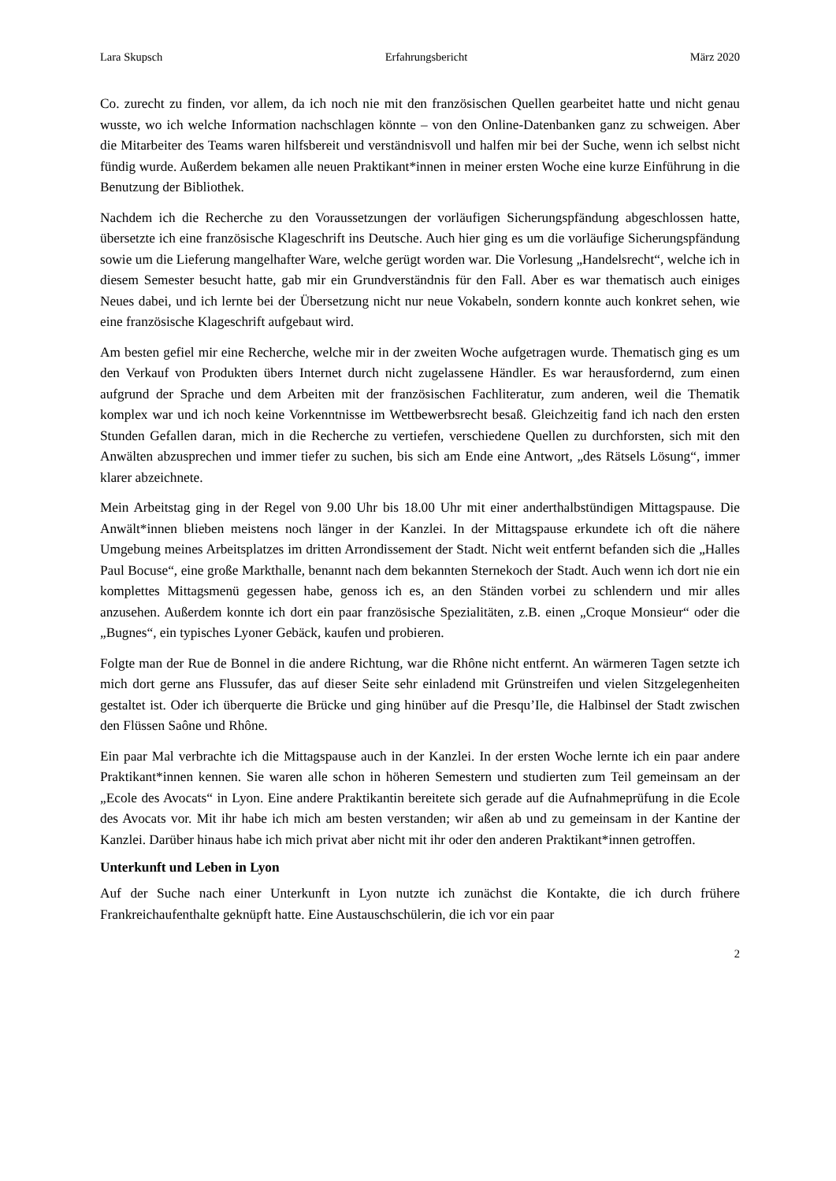Lara Skupsch Erfahrungsbericht März 2020
Co. zurecht zu finden, vor allem, da ich noch nie mit den französischen Quellen gearbeitet hatte und nicht genau wusste, wo ich welche Information nachschlagen könnte – von den Online-Datenbanken ganz zu schweigen. Aber die Mitarbeiter des Teams waren hilfsbereit und verständnisvoll und halfen mir bei der Suche, wenn ich selbst nicht fündig wurde. Außerdem bekamen alle neuen Praktikant*innen in meiner ersten Woche eine kurze Einführung in die Benutzung der Bibliothek.
Nachdem ich die Recherche zu den Voraussetzungen der vorläufigen Sicherungspfändung abgeschlossen hatte, übersetzte ich eine französische Klageschrift ins Deutsche. Auch hier ging es um die vorläufige Sicherungspfändung sowie um die Lieferung mangelhafter Ware, welche gerügt worden war. Die Vorlesung „Handelsrecht“, welche ich in diesem Semester besucht hatte, gab mir ein Grundverständnis für den Fall. Aber es war thematisch auch einiges Neues dabei, und ich lernte bei der Übersetzung nicht nur neue Vokabeln, sondern konnte auch konkret sehen, wie eine französische Klageschrift aufgebaut wird.
Am besten gefiel mir eine Recherche, welche mir in der zweiten Woche aufgetragen wurde. Thematisch ging es um den Verkauf von Produkten übers Internet durch nicht zugelassene Händler. Es war herausfordernd, zum einen aufgrund der Sprache und dem Arbeiten mit der französischen Fachliteratur, zum anderen, weil die Thematik komplex war und ich noch keine Vorkenntnisse im Wettbewerbsrecht besaß. Gleichzeitig fand ich nach den ersten Stunden Gefallen daran, mich in die Recherche zu vertiefen, verschiedene Quellen zu durchforsten, sich mit den Anwälten abzusprechen und immer tiefer zu suchen, bis sich am Ende eine Antwort, „des Rätsels Lösung“, immer klarer abzeichnete.
Mein Arbeitstag ging in der Regel von 9.00 Uhr bis 18.00 Uhr mit einer anderthalbstündigen Mittagspause. Die Anwält*innen blieben meistens noch länger in der Kanzlei. In der Mittagspause erkundete ich oft die nähere Umgebung meines Arbeitsplatzes im dritten Arrondissement der Stadt. Nicht weit entfernt befanden sich die „Halles Paul Bocuse“, eine große Markthalle, benannt nach dem bekannten Sternekoch der Stadt. Auch wenn ich dort nie ein komplettes Mittagsmenü gegessen habe, genoss ich es, an den Ständen vorbei zu schlendern und mir alles anzusehen. Außerdem konnte ich dort ein paar französische Spezialitäten, z.B. einen „Croque Monsieur“ oder die „Bugnes“, ein typisches Lyoner Gebäck, kaufen und probieren.
Folgte man der Rue de Bonnel in die andere Richtung, war die Rhône nicht entfernt. An wärmeren Tagen setzte ich mich dort gerne ans Flussufer, das auf dieser Seite sehr einladend mit Grünstreifen und vielen Sitzgelegenheiten gestaltet ist. Oder ich überquerte die Brücke und ging hinüber auf die Presqu’Ile, die Halbinsel der Stadt zwischen den Flüssen Saône und Rhône.
Ein paar Mal verbrachte ich die Mittagspause auch in der Kanzlei. In der ersten Woche lernte ich ein paar andere Praktikant*innen kennen. Sie waren alle schon in höheren Semestern und studierten zum Teil gemeinsam an der „Ecole des Avocats“ in Lyon. Eine andere Praktikantin bereitete sich gerade auf die Aufnahmeprüfung in die Ecole des Avocats vor. Mit ihr habe ich mich am besten verstanden; wir aßen ab und zu gemeinsam in der Kantine der Kanzlei. Darüber hinaus habe ich mich privat aber nicht mit ihr oder den anderen Praktikant*innen getroffen.
Unterkunft und Leben in Lyon
Auf der Suche nach einer Unterkunft in Lyon nutzte ich zunächst die Kontakte, die ich durch frühere Frankreichaufenthalte geknüpft hatte. Eine Austauschschülerin, die ich vor ein paar
2